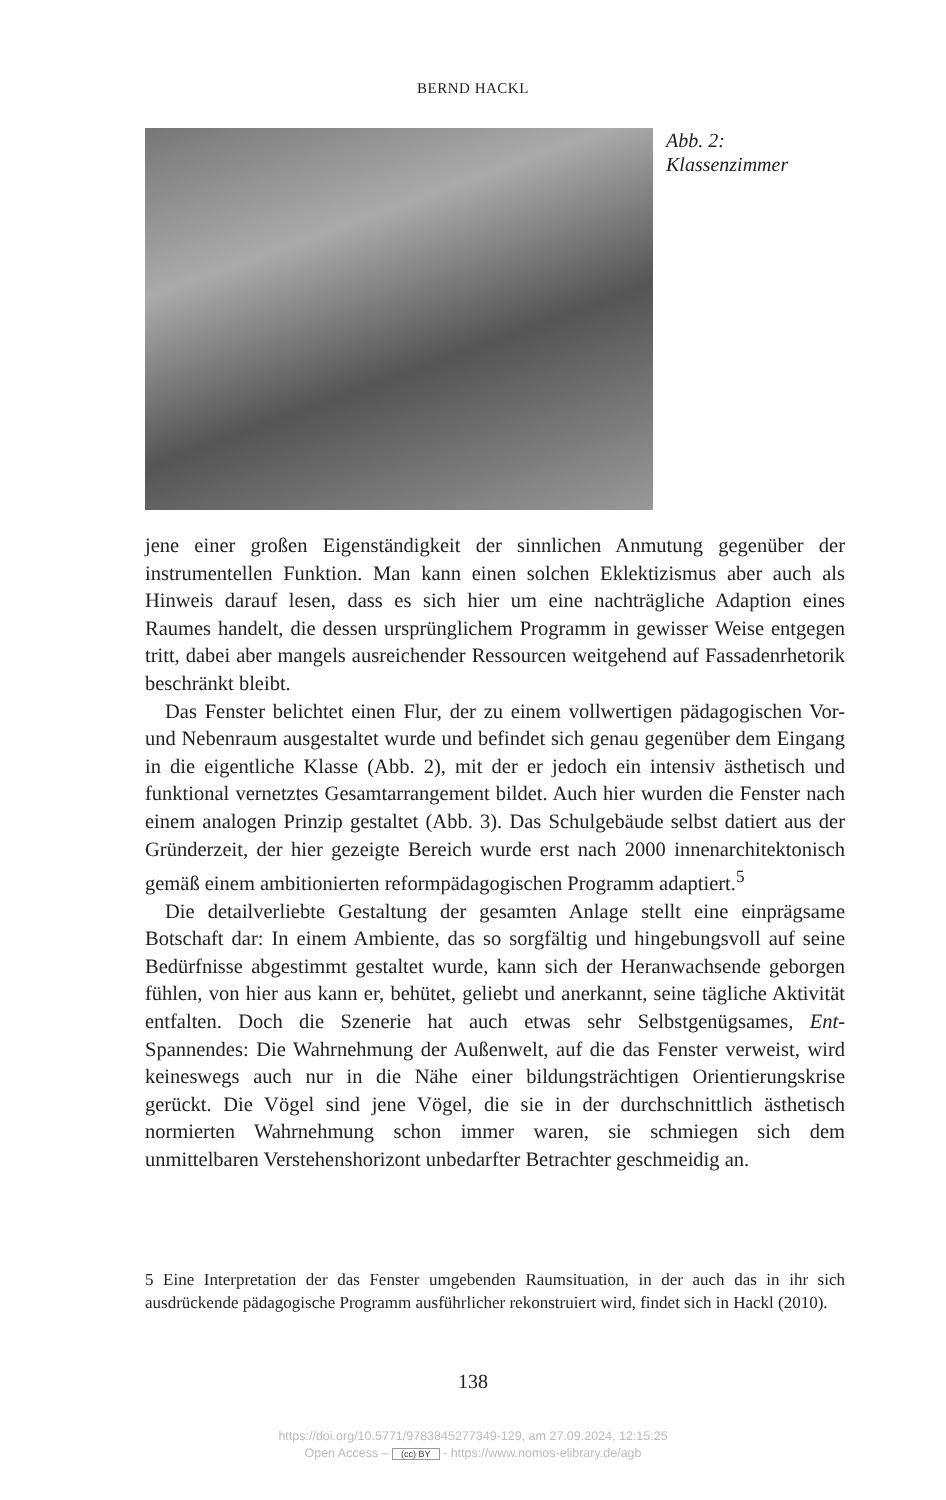BERND HACKL
Abb. 2:
Klassenzimmer
jene einer großen Eigenständigkeit der sinnlichen Anmutung gegenüber der instrumentellen Funktion. Man kann einen solchen Eklektizismus aber auch als Hinweis darauf lesen, dass es sich hier um eine nachträgliche Adaption eines Raumes handelt, die dessen ursprünglichem Programm in gewisser Weise entgegen tritt, dabei aber mangels ausreichender Ressourcen weitgehend auf Fassadenrhetorik beschränkt bleibt.
Das Fenster belichtet einen Flur, der zu einem vollwertigen pädagogischen Vor- und Nebenraum ausgestaltet wurde und befindet sich genau gegenüber dem Eingang in die eigentliche Klasse (Abb. 2), mit der er jedoch ein intensiv ästhetisch und funktional vernetztes Gesamtarrangement bildet. Auch hier wurden die Fenster nach einem analogen Prinzip gestaltet (Abb. 3). Das Schulgebäude selbst datiert aus der Gründerzeit, der hier gezeigte Bereich wurde erst nach 2000 innenarchitektonisch gemäß einem ambitionierten reformpädagogischen Programm adaptiert.<sup>5</sup>
Die detailverliebte Gestaltung der gesamten Anlage stellt eine einprägsame Botschaft dar: In einem Ambiente, das so sorgfältig und hingebungsvoll auf seine Bedürfnisse abgestimmt gestaltet wurde, kann sich der Heranwachsende geborgen fühlen, von hier aus kann er, behütet, geliebt und anerkannt, seine tägliche Aktivität entfalten. Doch die Szenerie hat auch etwas sehr Selbstgenügsames, Ent-Spannendes: Die Wahrnehmung der Außenwelt, auf die das Fenster verweist, wird keineswegs auch nur in die Nähe einer bildungsträchtigen Orientierungskrise gerückt. Die Vögel sind jene Vögel, die sie in der durchschnittlich ästhetisch normierten Wahrnehmung schon immer waren, sie schmiegen sich dem unmittelbaren Verstehenshorizont unbedarfter Betrachter geschmeidig an.
5 Eine Interpretation der das Fenster umgebenden Raumsituation, in der auch das in ihr sich ausdrückende pädagogische Programm ausführlicher rekonstruiert wird, findet sich in Hackl (2010).
138
https://doi.org/10.5771/9783845277349-129, am 27.09.2024, 12:15:25
Open Access – (cc) BY - https://www.nomos-elibrary.de/agb